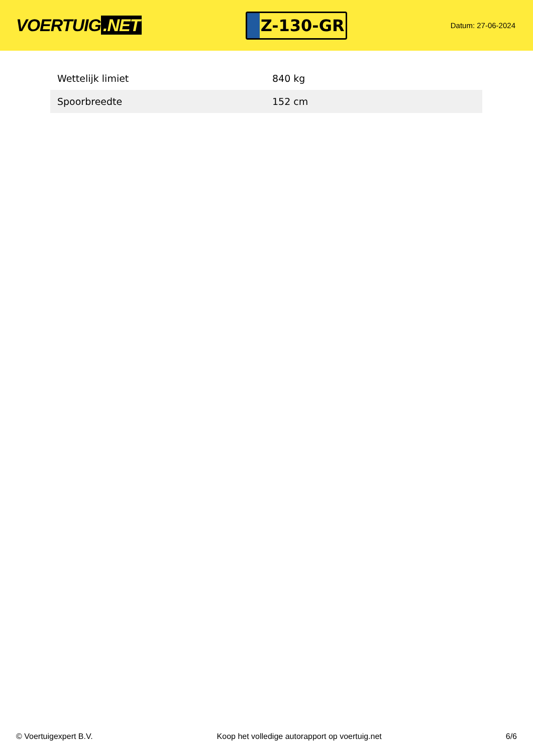VOERTUIG.NET
Z-130-GR
Datum: 27-06-2024
| Wettelijk limiet | 840 kg |
| Spoorbreedte | 152 cm |
© Voertuigexpert B.V. Koop het volledige autorapport op voertuig.net 6/6